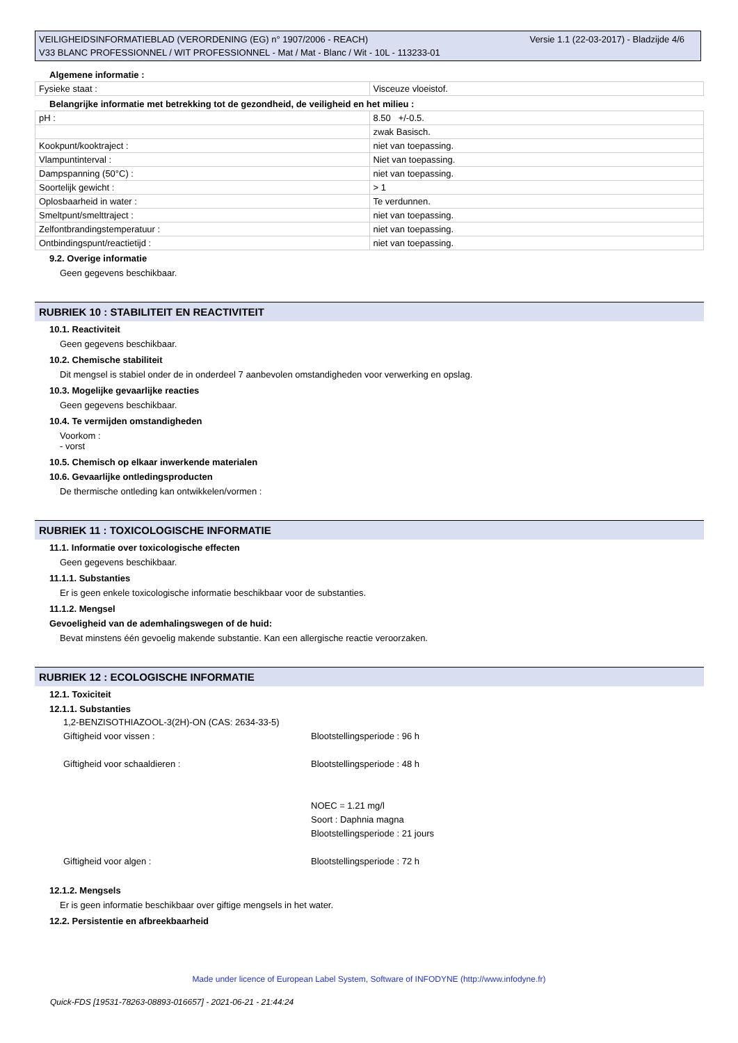Versie 1.1 (22-03-2017) - Bladzijde 4/6 VEILIGHEIDSINFORMATIEBLAD (VERORDENING (EG) n° 1907/2006 - REACH)
V33 BLANC PROFESSIONNEL / WIT PROFESSIONNEL - Mat / Mat - Blanc / Wit - 10L - 113233-01
Algemene informatie :
| Fysieke staat : | Visceuze vloeistof. |
Belangrijke informatie met betrekking tot de gezondheid, de veiligheid en het milieu :
| pH : | 8.50 +/-0.5. |
| | zwak Basisch. |
| Kookpunt/kooktraject : | niet van toepassing. |
| Vlampuntinterval : | Niet van toepassing. |
| Dampspanning (50°C) : | niet van toepassing. |
| Soortelijk gewicht : | > 1 |
| Oplosbaarheid in water : | Te verdunnen. |
| Smeltpunt/smelttraject : | niet van toepassing. |
| Zelfontbrandingstemperatuur : | niet van toepassing. |
| Ontbindingspunt/reactietijd : | niet van toepassing. |
9.2. Overige informatie
Geen gegevens beschikbaar.
RUBRIEK 10 : STABILITEIT EN REACTIVITEIT
10.1. Reactiviteit
Geen gegevens beschikbaar.
10.2. Chemische stabiliteit
Dit mengsel is stabiel onder de in onderdeel 7 aanbevolen omstandigheden voor verwerking en opslag.
10.3. Mogelijke gevaarlijke reacties
Geen gegevens beschikbaar.
10.4. Te vermijden omstandigheden
Voorkom :
- vorst
10.5. Chemisch op elkaar inwerkende materialen
10.6. Gevaarlijke ontledingsproducten
De thermische ontleding kan ontwikkelen/vormen :
RUBRIEK 11 : TOXICOLOGISCHE INFORMATIE
11.1. Informatie over toxicologische effecten
Geen gegevens beschikbaar.
11.1.1. Substanties
Er is geen enkele toxicologische informatie beschikbaar voor de substanties.
11.1.2. Mengsel
Gevoeligheid van de ademhalingswegen of de huid:
Bevat minstens één gevoelig makende substantie. Kan een allergische reactie veroorzaken.
RUBRIEK 12 : ECOLOGISCHE INFORMATIE
12.1. Toxiciteit
12.1.1. Substanties
1,2-BENZISOTHIAZOOL-3(2H)-ON (CAS: 2634-33-5)
Giftigheid voor vissen :
Blootstellingsperiode : 96 h
Giftigheid voor schaaldieren :
Blootstellingsperiode : 48 h
NOEC = 1.21 mg/l
Soort : Daphnia magna
Blootstellingsperiode : 21 jours
Giftigheid voor algen :
Blootstellingsperiode : 72 h
12.1.2. Mengsels
Er is geen informatie beschikbaar over giftige mengsels in het water.
12.2. Persistentie en afbreekbaarheid
Made under licence of European Label System, Software of INFODYNE (http://www.infodyne.fr)
Quick-FDS [19531-78263-08893-016657] - 2021-06-21 - 21:44:24